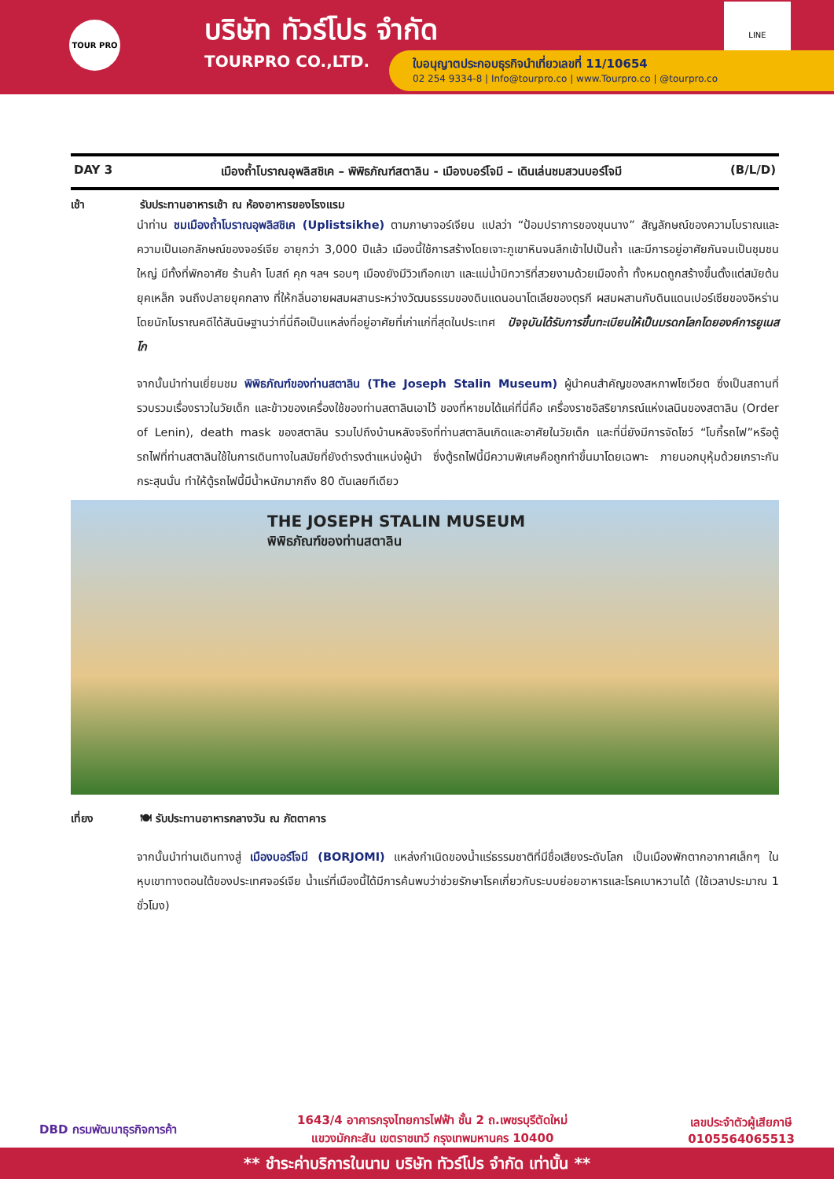TOUR PRO
บริษัท ทัวร์โปร จำกัด
TOURPRO CO.,LTD.
LINE
ใบอนุญาตประกอบธุรกิจนำเที่ยวเลขที่ 11/10654
02 254 9334-8 | Info@tourpro.co | www.Tourpro.co | @tourpro.co
DAY 3 เมืองถ้ำโบราณอุพลิสชิเค – พิพิธภัณฑ์สตาลิน - เมืองบอร์โจมี – เดินเล่นชมสวนบอร์โจมี (B/L/D)
เช้า รับประทานอาหารเช้า ณ ห้องอาหารของโรงแรม
นำท่าน ชมเมืองถ้ำโบราณอุพลิสชิเค (Uplistsikhe) ตามภาษาจอร์เจียน แปลว่า “ป้อมปราการของขุนนาง” สัญลักษณ์ของความโบราณและความเป็นเอกลักษณ์ของจอร์เจีย อายุกว่า 3,000 ปีแล้ว เมืองนี้ใช้การสร้างโดยเจาะภูเขาหินจนลึกเข้าไปเป็นถ้ำ และมีการอยู่อาศัยกันจนเป็นชุมชนใหญ่ มีทั้งที่พักอาศัย ร้านค้า โบสถ์ คุก ฯลฯ รอบๆ เมืองยังมีวิวเทือกเขา และแม่น้ำมิกวาริที่สวยงามด้วยเมืองถ้ำ ทั้งหมดถูกสร้างขึ้นตั้งแต่สมัยต้นยุคเหล็ก จนถึงปลายยุคกลาง ที่ให้กลิ่นอายผสมผสานระหว่างวัฒนธรรมของดินแดนอนาโตเลียของตุรกี ผสมผสานกับดินแดนเปอร์เซียของอิหร่าน โดยนักโบราณคดีได้สันนิษฐานว่าที่นี่ถือเป็นแหล่งที่อยู่อาศัยที่เก่าแก่ที่สุดในประเทศ ปัจจุบันได้รับการขึ้นทะเบียนให้เป็นมรดกโลกโดยองค์การยูเนสโก
จากนั้นนำท่านเยี่ยมชม พิพิธภัณฑ์ของท่านสตาลิน (The Joseph Stalin Museum) ผู้นำคนสำคัญของสหภาพโซเวียต ซึ่งเป็นสถานที่รวบรวมเรื่องราวในวัยเด็ก และข้าวของเครื่องใช้ของท่านสตาลินเอาไว้ ของที่หาชมได้แค่ที่นี่คือ เครื่องราชอิสริยาภรณ์แห่งเลนินของสตาลิน (Order of Lenin), death mask ของสตาลิน รวมไปถึงบ้านหลังจริงที่ท่านสตาลินเกิดและอาศัยในวัยเด็ก และที่นี่ยังมีการจัดโชว์ “โบกี้รถไฟ”หรือตู้รถไฟที่ท่านสตาลินใช้ในการเดินทางในสมัยที่ยังดำรงตำแหน่งผู้นำ ซึ่งตู้รถไฟนี้มีความพิเศษคือถูกทำขึ้นมาโดยเฉพาะ ภายนอกบุหุ้มด้วยเกราะกันกระสุนนั่น ทำให้ตู้รถไฟนี้มีน้ำหนักมากถึง 80 ตันเลยทีเดียว
THE JOSEPH STALIN MUSEUM
พิพิธภัณฑ์ของท่านสตาลิน
เที่ยง 🍽 รับประทานอาหารกลางวัน ณ ภัตตาคาร
จากนั้นนำท่านเดินทางสู่ เมืองบอร์โจมี (BORJOMI) แหล่งกำเนิดของน้ำแร่ธรรมชาติที่มีชื่อเสียงระดับโลก เป็นเมืองพักตากอากาศเล็กๆ ในหุบเขาทางตอนใต้ของประเทศจอร์เจีย น้ำแร่ที่เมืองนี้ได้มีการค้นพบว่าช่วยรักษาโรคเกี่ยวกับระบบย่อยอาหารและโรคเบาหวานได้ (ใช้เวลาประมาณ 1 ชั่วโมง)
DBD กรมพัฒนาธุรกิจการค้า 1643/4 อาคารกรุงไทยการไฟฟ้า ชั้น 2 ถ.เพชรบุรีตัดใหม่
แขวงมักกะสัน เขตราชเทวี กรุงเทพมหานคร 10400 เลขประจำตัวผู้เสียภาษี
0105564065513
** ชำระค่าบริการในนาม บริษัท ทัวร์โปร จำกัด เท่านั้น **